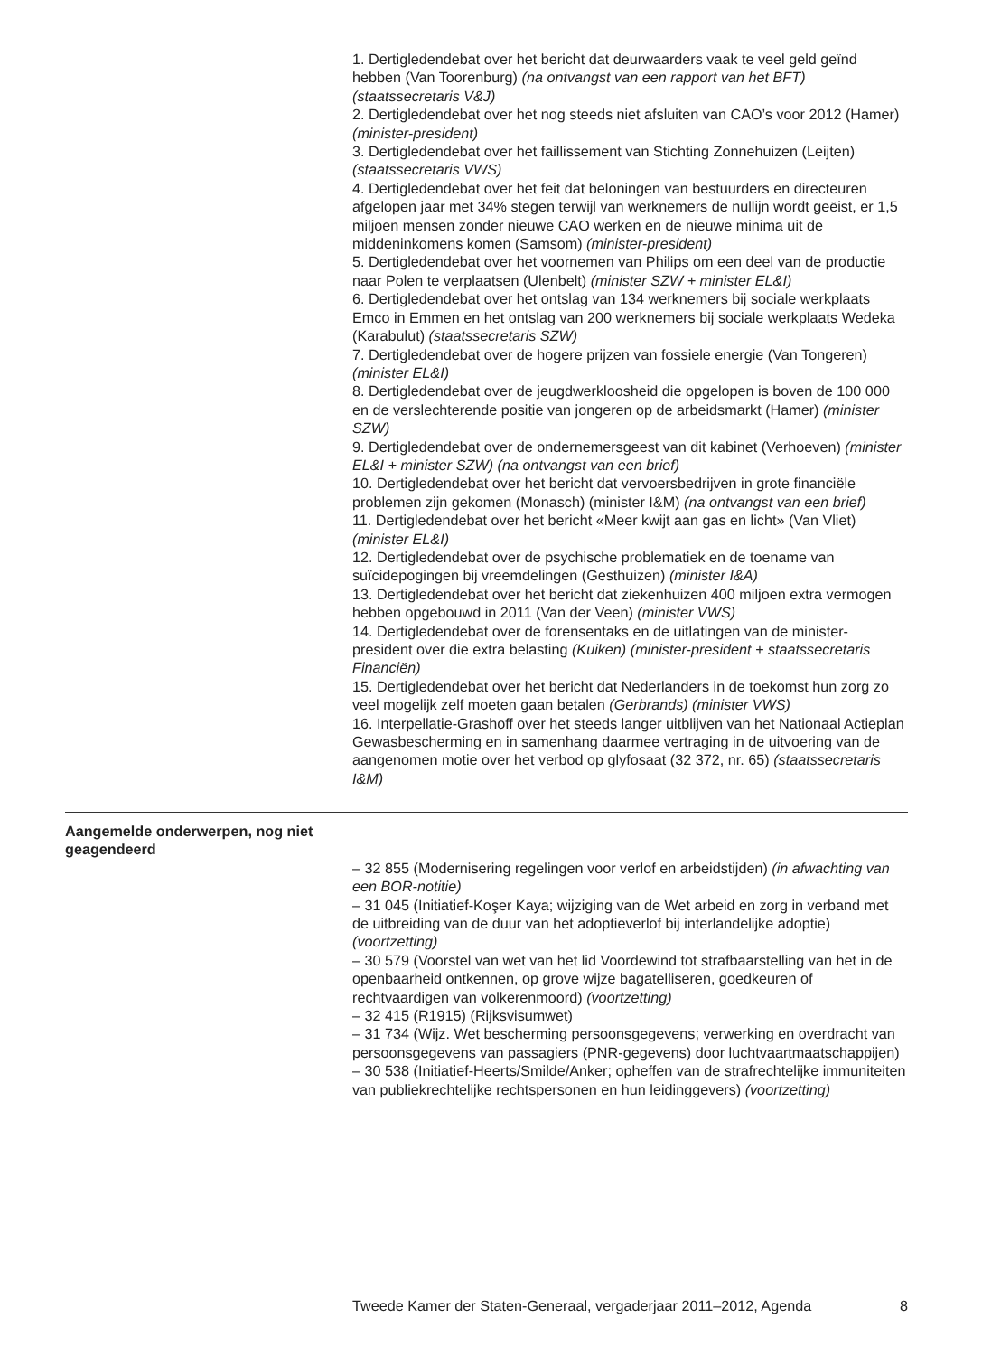1. Dertigledendebat over het bericht dat deurwaarders vaak te veel geld geïnd hebben (Van Toorenburg) (na ontvangst van een rapport van het BFT) (staatssecretaris V&J)
2. Dertigledendebat over het nog steeds niet afsluiten van CAO’s voor 2012 (Hamer) (minister-president)
3. Dertigledendebat over het faillissement van Stichting Zonnehuizen (Leijten) (staatssecretaris VWS)
4. Dertigledendebat over het feit dat beloningen van bestuurders en directeuren afgelopen jaar met 34% stegen terwijl van werknemers de nullijn wordt geëist, er 1,5 miljoen mensen zonder nieuwe CAO werken en de nieuwe minima uit de middeninkomens komen (Samsom) (minister-president)
5. Dertigledendebat over het voornemen van Philips om een deel van de productie naar Polen te verplaatsen (Ulenbelt) (minister SZW + minister EL&I)
6. Dertigledendebat over het ontslag van 134 werknemers bij sociale werkplaats Emco in Emmen en het ontslag van 200 werknemers bij sociale werkplaats Wedeka (Karabulut) (staatssecretaris SZW)
7. Dertigledendebat over de hogere prijzen van fossiele energie (Van Tongeren) (minister EL&I)
8. Dertigledendebat over de jeugdwerkloosheid die opgelopen is boven de 100 000 en de verslechterende positie van jongeren op de arbeidsmarkt (Hamer) (minister SZW)
9. Dertigledendebat over de ondernemersgeest van dit kabinet (Verhoeven) (minister EL&I + minister SZW) (na ontvangst van een brief)
10. Dertigledendebat over het bericht dat vervoersbedrijven in grote financiële problemen zijn gekomen (Monasch) (minister I&M) (na ontvangst van een brief)
11. Dertigledendebat over het bericht «Meer kwijt aan gas en licht» (Van Vliet) (minister EL&I)
12. Dertigledendebat over de psychische problematiek en de toename van suïcidepogingen bij vreemdelingen (Gesthuizen) (minister I&A)
13. Dertigledendebat over het bericht dat ziekenhuizen 400 miljoen extra vermogen hebben opgebouwd in 2011 (Van der Veen) (minister VWS)
14. Dertigledendebat over de forensentaks en de uitlatingen van de minister-president over die extra belasting (Kuiken) (minister-president + staatssecretaris Financiën)
15. Dertigledendebat over het bericht dat Nederlanders in de toekomst hun zorg zo veel mogelijk zelf moeten gaan betalen (Gerbrands) (minister VWS)
16. Interpellatie-Grashoff over het steeds langer uitblijven van het Nationaal Actieplan Gewasbescherming en in samenhang daarmee vertraging in de uitvoering van de aangenomen motie over het verbod op glyfosaat (32 372, nr. 65) (staatssecretaris I&M)
Aangemelde onderwerpen, nog niet geagendeerd
– 32 855 (Modernisering regelingen voor verlof en arbeidstijden) (in afwachting van een BOR-notitie)
– 31 045 (Initiatief-Koşer Kaya; wijziging van de Wet arbeid en zorg in verband met de uitbreiding van de duur van het adoptieverlof bij interlandelijke adoptie) (voortzetting)
– 30 579 (Voorstel van wet van het lid Voordewind tot strafbaarstelling van het in de openbaarheid ontkennen, op grove wijze bagatelliseren, goedkeuren of rechtvaardigen van volkerenmoord) (voortzetting)
– 32 415 (R1915) (Rijksvisumwet)
– 31 734 (Wijz. Wet bescherming persoonsgegevens; verwerking en overdracht van persoonsgegevens van passagiers (PNR-gegevens) door luchtvaartmaatschappijen)
– 30 538 (Initiatief-Heerts/Smilde/Anker; opheffen van de strafrechtelijke immuniteiten van publiekrechtelijke rechtspersonen en hun leidinggevers) (voortzetting)
Tweede Kamer der Staten-Generaal, vergaderjaar 2011–2012, Agenda 8